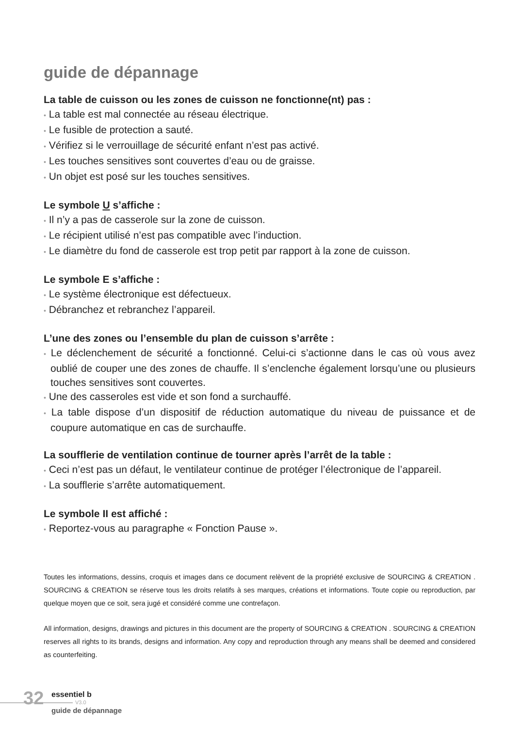guide de dépannage
La table de cuisson ou les zones de cuisson ne fonctionne(nt) pas :
• La table est mal connectée au réseau électrique.
• Le fusible de protection a sauté.
• Vérifiez si le verrouillage de sécurité enfant n’est pas activé.
• Les touches sensitives sont couvertes d’eau ou de graisse.
• Un objet est posé sur les touches sensitives.
Le symbole U s’affiche :
• Il n’y a pas de casserole sur la zone de cuisson.
• Le récipient utilisé n’est pas compatible avec l’induction.
• Le diamètre du fond de casserole est trop petit par rapport à la zone de cuisson.
Le symbole E s’affiche :
• Le système électronique est défectueux.
• Débranchez et rebranchez l’appareil.
L’une des zones ou l’ensemble du plan de cuisson s’arrête :
• Le déclenchement de sécurité a fonctionné. Celui-ci s’actionne dans le cas où vous avez oublié de couper une des zones de chauffe. Il s’enclenche également lorsqu’une ou plusieurs touches sensitives sont couvertes.
• Une des casseroles est vide et son fond a surchauffé.
• La table dispose d’un dispositif de réduction automatique du niveau de puissance et de coupure automatique en cas de surchauffe.
La soufflerie de ventilation continue de tourner après l’arrêt de la table :
• Ceci n’est pas un défaut, le ventilateur continue de protéger l’électronique de l’appareil.
• La soufflerie s’arrête automatiquement.
Le symbole II est affiché :
• Reportez-vous au paragraphe « Fonction Pause ».
Toutes les informations, dessins, croquis et images dans ce document relèvent de la propriété exclusive de SOURCING & CREATION . SOURCING & CREATION se réserve tous les droits relatifs à ses marques, créations et informations. Toute copie ou reproduction, par quelque moyen que ce soit, sera jugé et considéré comme une contrefaçon.
All information, designs, drawings and pictures in this document are the property of SOURCING & CREATION . SOURCING & CREATION reserves all rights to its brands, designs and information. Any copy and reproduction through any means shall be deemed and considered as counterfeiting.
32 essentiel b
V3.0
guide de dépannage